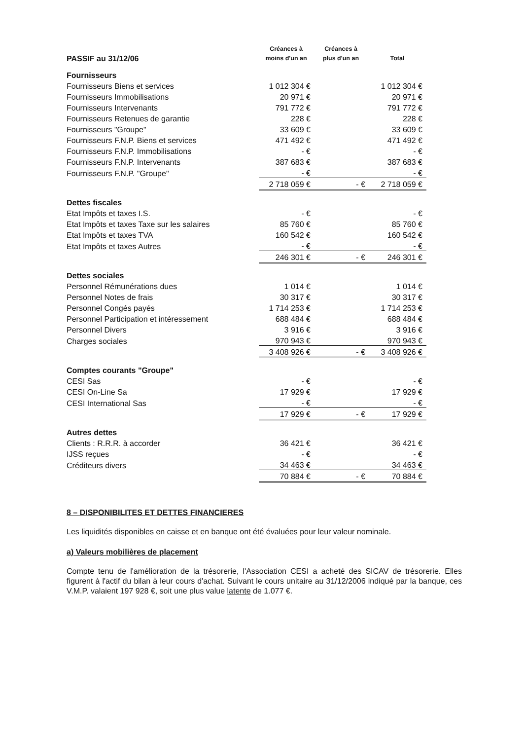| PASSIF au 31/12/06 | Créances à moins d'un an | Créances à plus d'un an | Total |
| --- | --- | --- | --- |
| Fournisseurs | | | |
| Fournisseurs Biens et services | 1 012 304 € | | 1 012 304 € |
| Fournisseurs Immobilisations | 20 971 € | | 20 971 € |
| Fournisseurs Intervenants | 791 772 € | | 791 772 € |
| Fournisseurs Retenues de garantie | 228 € | | 228 € |
| Fournisseurs "Groupe" | 33 609 € | | 33 609 € |
| Fournisseurs F.N.P. Biens et services | 471 492 € | | 471 492 € |
| Fournisseurs F.N.P. Immobilisations | - € | | - € |
| Fournisseurs F.N.P. Intervenants | 387 683 € | | 387 683 € |
| Fournisseurs F.N.P. "Groupe" | - € | | - € |
| | 2 718 059 € | - € | 2 718 059 € |
| Dettes fiscales | | | |
| Etat Impôts et taxes I.S. | - € | | - € |
| Etat Impôts et taxes Taxe sur les salaires | 85 760 € | | 85 760 € |
| Etat Impôts et taxes TVA | 160 542 € | | 160 542 € |
| Etat Impôts et taxes Autres | - € | | - € |
| | 246 301 € | - € | 246 301 € |
| Dettes sociales | | | |
| Personnel Rémunérations dues | 1 014 € | | 1 014 € |
| Personnel Notes de frais | 30 317 € | | 30 317 € |
| Personnel Congés payés | 1 714 253 € | | 1 714 253 € |
| Personnel Participation et intéressement | 688 484 € | | 688 484 € |
| Personnel Divers | 3 916 € | | 3 916 € |
| Charges sociales | 970 943 € | | 970 943 € |
| | 3 408 926 € | - € | 3 408 926 € |
| Comptes courants "Groupe" | | | |
| CESI Sas | - € | | - € |
| CESI On-Line Sa | 17 929 € | | 17 929 € |
| CESI International Sas | - € | | - € |
| | 17 929 € | - € | 17 929 € |
| Autres dettes | | | |
| Clients : R.R.R. à accorder | 36 421 € | | 36 421 € |
| IJSS reçues | - € | | - € |
| Créditeurs divers | 34 463 € | | 34 463 € |
| | 70 884 € | - € | 70 884 € |
8 – DISPONIBILITES ET DETTES FINANCIERES
Les liquidités disponibles en caisse et en banque ont été évaluées pour leur valeur nominale.
a) Valeurs mobilières de placement
Compte tenu de l'amélioration de la trésorerie, l'Association CESI a acheté des SICAV de trésorerie. Elles figurent à l'actif du bilan à leur cours d'achat. Suivant le cours unitaire au 31/12/2006 indiqué par la banque, ces V.M.P. valaient 197 928 €, soit une plus value latente de 1.077 €.